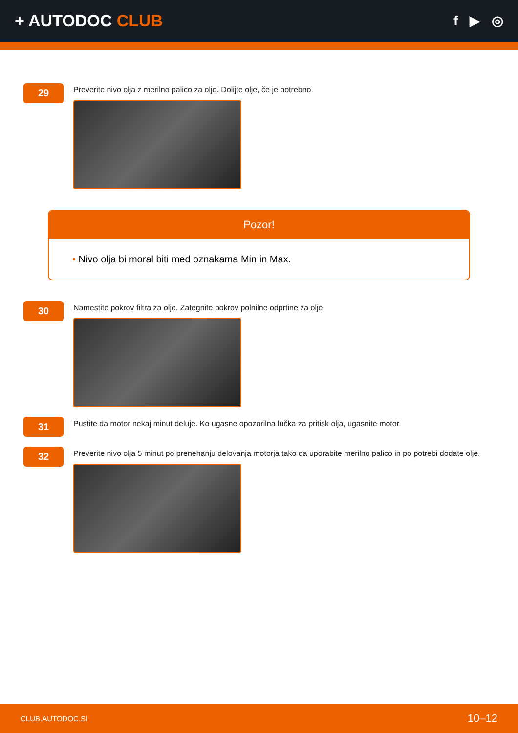+ AUTODOC CLUB
f ▶ ◎
29
Preverite nivo olja z merilno palico za olje. Dolijte olje, če je potrebno.
Pozor!
• Nivo olja bi moral biti med oznakama Min in Max.
30
Namestite pokrov filtra za olje. Zategnite pokrov polnilne odprtine za olje.
31
Pustite da motor nekaj minut deluje. Ko ugasne opozorilna lučka za pritisk olja, ugasnite motor.
32
Preverite nivo olja 5 minut po prenehanju delovanja motorja tako da uporabite merilno palico in po potrebi dodate olje.
CLUB.AUTODOC.SI 10–12